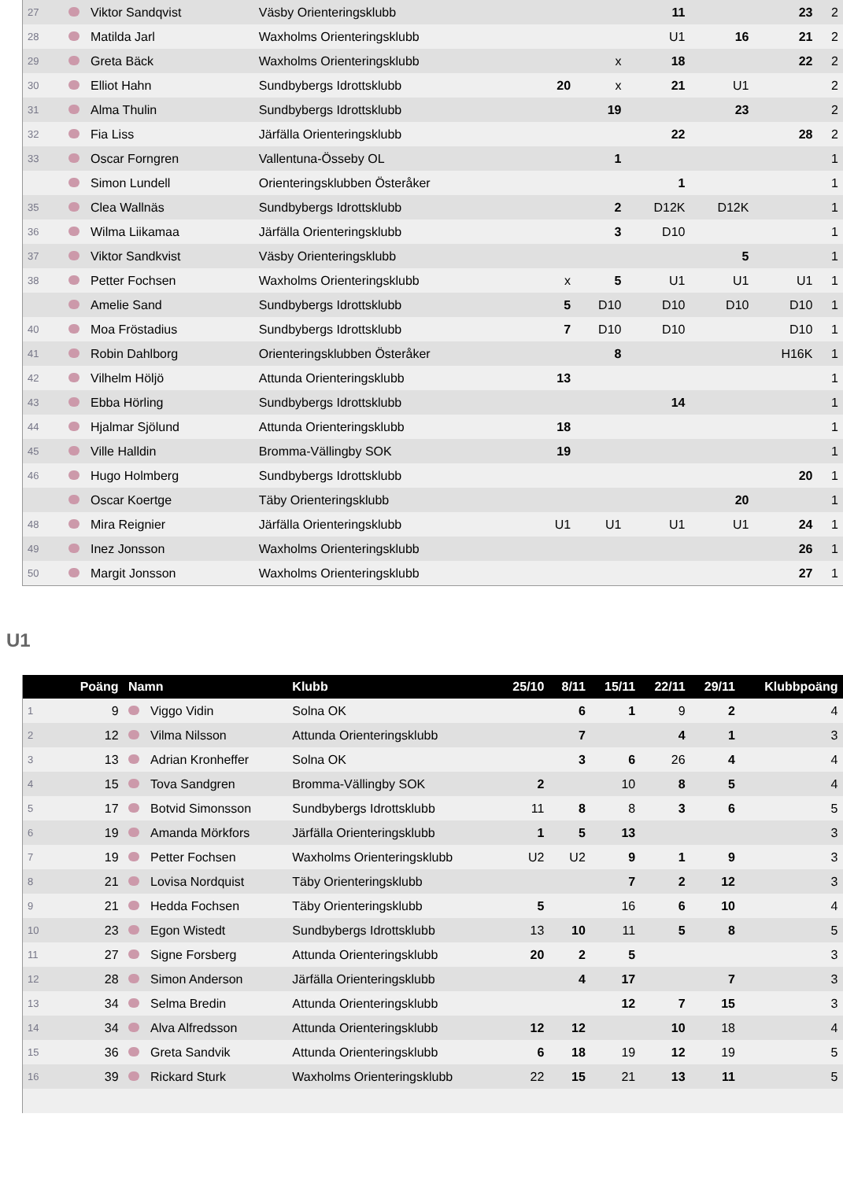| 27 | Viktor Sandqvist | Väsby Orienteringsklubb | | | 11 | | 23 | 2 |
| 28 | Matilda Jarl | Waxholms Orienteringsklubb | | | U1 | 16 | 21 | 2 |
| 29 | Greta Bäck | Waxholms Orienteringsklubb | | x | 18 | | 22 | 2 |
| 30 | Elliot Hahn | Sundbybergs Idrottsklubb | 20 | x | 21 | U1 | | 2 |
| 31 | Alma Thulin | Sundbybergs Idrottsklubb | | 19 | | 23 | | 2 |
| 32 | Fia Liss | Järfälla Orienteringsklubb | | | 22 | | 28 | 2 |
| 33 | Oscar Forngren | Vallentuna-Össeby OL | | 1 | | | | 1 |
| | Simon Lundell | Orienteringsklubben Österåker | | | 1 | | | 1 |
| 35 | Clea Wallnäs | Sundbybergs Idrottsklubb | | 2 | D12K | D12K | | 1 |
| 36 | Wilma Liikamaa | Järfälla Orienteringsklubb | | 3 | D10 | | | 1 |
| 37 | Viktor Sandkvist | Väsby Orienteringsklubb | | | | 5 | | 1 |
| 38 | Petter Fochsen | Waxholms Orienteringsklubb | x | 5 | U1 | U1 | U1 | 1 |
| | Amelie Sand | Sundbybergs Idrottsklubb | 5 | D10 | D10 | D10 | D10 | 1 |
| 40 | Moa Fröstadius | Sundbybergs Idrottsklubb | 7 | D10 | D10 | | D10 | 1 |
| 41 | Robin Dahlborg | Orienteringsklubben Österåker | | 8 | | | H16K | 1 |
| 42 | Vilhelm Höljö | Attunda Orienteringsklubb | 13 | | | | | 1 |
| 43 | Ebba Hörling | Sundbybergs Idrottsklubb | | | 14 | | | 1 |
| 44 | Hjalmar Sjölund | Attunda Orienteringsklubb | 18 | | | | | 1 |
| 45 | Ville Halldin | Bromma-Vällingby SOK | 19 | | | | | 1 |
| 46 | Hugo Holmberg | Sundbybergs Idrottsklubb | | | | | 20 | 1 |
| | Oscar Koertge | Täby Orienteringsklubb | | | | 20 | | 1 |
| 48 | Mira Reignier | Järfälla Orienteringsklubb | U1 | U1 | U1 | U1 | 24 | 1 |
| 49 | Inez Jonsson | Waxholms Orienteringsklubb | | | | | 26 | 1 |
| 50 | Margit Jonsson | Waxholms Orienteringsklubb | | | | | 27 | 1 |
U1
| | Poäng | Namn | Klubb | 25/10 | 8/11 | 15/11 | 22/11 | 29/11 | Klubbpoäng |
| --- | --- | --- | --- | --- | --- | --- | --- | --- | --- |
| 1 | 9 | Viggo Vidin | Solna OK | | 6 | 1 | 9 | 2 | 4 |
| 2 | 12 | Vilma Nilsson | Attunda Orienteringsklubb | | 7 | | 4 | 1 | 3 |
| 3 | 13 | Adrian Kronheffer | Solna OK | | 3 | 6 | 26 | 4 | 4 |
| 4 | 15 | Tova Sandgren | Bromma-Vällingby SOK | 2 | | 10 | 8 | 5 | 4 |
| 5 | 17 | Botvid Simonsson | Sundbybergs Idrottsklubb | 11 | 8 | 8 | 3 | 6 | 5 |
| 6 | 19 | Amanda Mörkfors | Järfälla Orienteringsklubb | 1 | 5 | 13 | | | 3 |
| 7 | 19 | Petter Fochsen | Waxholms Orienteringsklubb | U2 | U2 | 9 | 1 | 9 | 3 |
| 8 | 21 | Lovisa Nordquist | Täby Orienteringsklubb | | | 7 | 2 | 12 | 3 |
| 9 | 21 | Hedda Fochsen | Täby Orienteringsklubb | 5 | | 16 | 6 | 10 | 4 |
| 10 | 23 | Egon Wistedt | Sundbybergs Idrottsklubb | 13 | 10 | 11 | 5 | 8 | 5 |
| 11 | 27 | Signe Forsberg | Attunda Orienteringsklubb | 20 | 2 | 5 | | | 3 |
| 12 | 28 | Simon Anderson | Järfälla Orienteringsklubb | | 4 | 17 | | 7 | 3 |
| 13 | 34 | Selma Bredin | Attunda Orienteringsklubb | | | 12 | 7 | 15 | 3 |
| 14 | 34 | Alva Alfredsson | Attunda Orienteringsklubb | 12 | 12 | | 10 | 18 | 4 |
| 15 | 36 | Greta Sandvik | Attunda Orienteringsklubb | 6 | 18 | 19 | 12 | 19 | 5 |
| 16 | 39 | Rickard Sturk | Waxholms Orienteringsklubb | 22 | 15 | 21 | 13 | 11 | 5 |